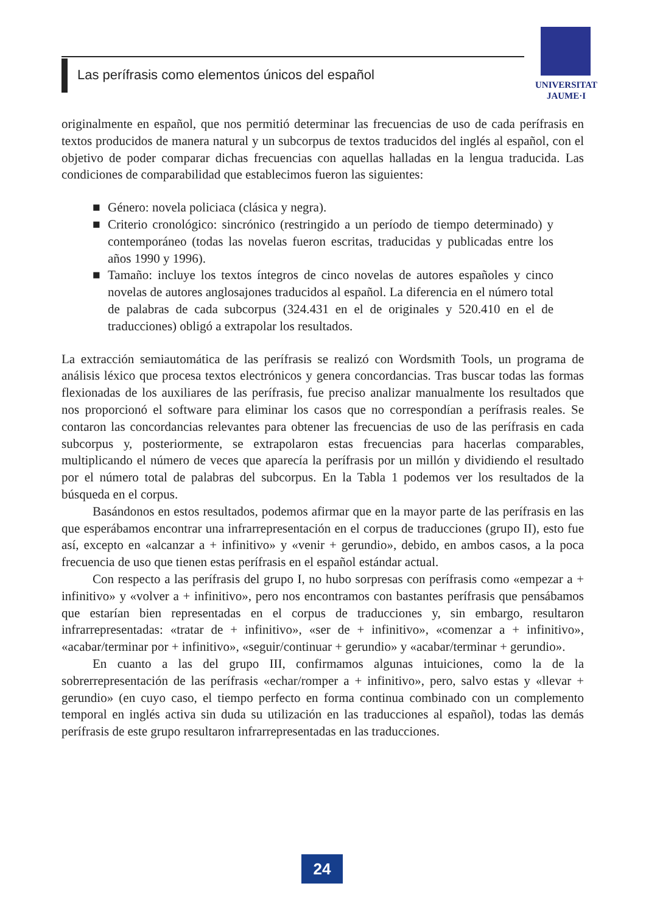Las perífrasis como elementos únicos del español
UNIVERSITAT
JAUME·I
originalmente en español, que nos permitió determinar las frecuencias de uso de cada perífrasis en textos producidos de manera natural y un subcorpus de textos traducidos del inglés al español, con el objetivo de poder comparar dichas frecuencias con aquellas halladas en la lengua traducida. Las condiciones de comparabilidad que establecimos fueron las siguientes:
■ Género: novela policiaca (clásica y negra).
■ Criterio cronológico: sincrónico (restringido a un período de tiempo determinado) y contemporáneo (todas las novelas fueron escritas, traducidas y publicadas entre los años 1990 y 1996).
■ Tamaño: incluye los textos íntegros de cinco novelas de autores españoles y cinco novelas de autores anglosajones traducidos al español. La diferencia en el número total de palabras de cada subcorpus (324.431 en el de originales y 520.410 en el de traducciones) obligó a extrapolar los resultados.
La extracción semiautomática de las perífrasis se realizó con Wordsmith Tools, un programa de análisis léxico que procesa textos electrónicos y genera concordancias. Tras buscar todas las formas flexionadas de los auxiliares de las perífrasis, fue preciso analizar manualmente los resultados que nos proporcionó el software para eliminar los casos que no correspondían a perífrasis reales. Se contaron las concordancias relevantes para obtener las frecuencias de uso de las perífrasis en cada subcorpus y, posteriormente, se extrapolaron estas frecuencias para hacerlas comparables, multiplicando el número de veces que aparecía la perífrasis por un millón y dividiendo el resultado por el número total de palabras del subcorpus. En la Tabla 1 podemos ver los resultados de la búsqueda en el corpus.
Basándonos en estos resultados, podemos afirmar que en la mayor parte de las perífrasis en las que esperábamos encontrar una infrarrepresentación en el corpus de traducciones (grupo II), esto fue así, excepto en «alcanzar a + infinitivo» y «venir + gerundio», debido, en ambos casos, a la poca frecuencia de uso que tienen estas perífrasis en el español estándar actual.
Con respecto a las perífrasis del grupo I, no hubo sorpresas con perífrasis como «empezar a + infinitivo» y «volver a + infinitivo», pero nos encontramos con bastantes perífrasis que pensábamos que estarían bien representadas en el corpus de traducciones y, sin embargo, resultaron infrarrepresentadas: «tratar de + infinitivo», «ser de + infinitivo», «comenzar a + infinitivo», «acabar/terminar por + infinitivo», «seguir/continuar + gerundio» y «acabar/terminar + gerundio».
En cuanto a las del grupo III, confirmamos algunas intuiciones, como la de la sobrerrepresentación de las perífrasis «echar/romper a + infinitivo», pero, salvo estas y «llevar + gerundio» (en cuyo caso, el tiempo perfecto en forma continua combinado con un complemento temporal en inglés activa sin duda su utilización en las traducciones al español), todas las demás perífrasis de este grupo resultaron infrarrepresentadas en las traducciones.
24